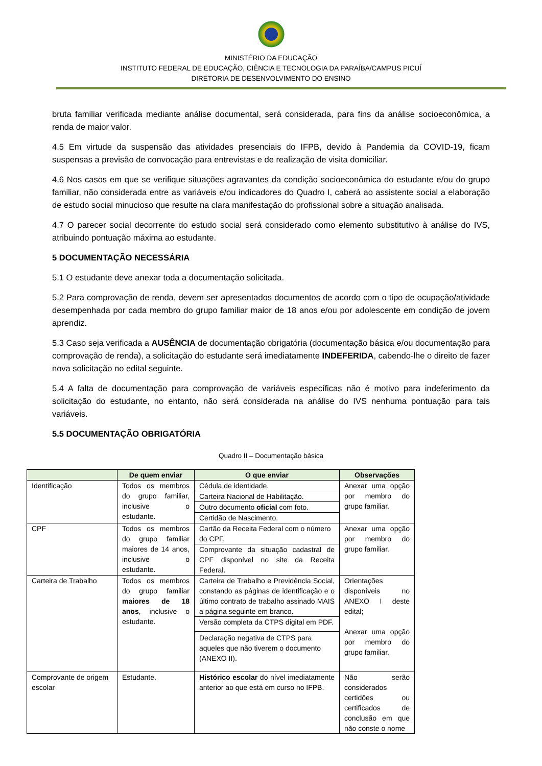MINISTÉRIO DA EDUCAÇÃO
INSTITUTO FEDERAL DE EDUCAÇÃO, CIÊNCIA E TECNOLOGIA DA PARAÍBA/CAMPUS PICUÍ
DIRETORIA DE DESENVOLVIMENTO DO ENSINO
bruta familiar verificada mediante análise documental, será considerada, para fins da análise socioeconômica, a renda de maior valor.
4.5 Em virtude da suspensão das atividades presenciais do IFPB, devido à Pandemia da COVID-19, ficam suspensas a previsão de convocação para entrevistas e de realização de visita domiciliar.
4.6 Nos casos em que se verifique situações agravantes da condição socioeconômica do estudante e/ou do grupo familiar, não considerada entre as variáveis e/ou indicadores do Quadro I, caberá ao assistente social a elaboração de estudo social minucioso que resulte na clara manifestação do profissional sobre a situação analisada.
4.7 O parecer social decorrente do estudo social será considerado como elemento substitutivo à análise do IVS, atribuindo pontuação máxima ao estudante.
5 DOCUMENTAÇÃO NECESSÁRIA
5.1 O estudante deve anexar toda a documentação solicitada.
5.2 Para comprovação de renda, devem ser apresentados documentos de acordo com o tipo de ocupação/atividade desempenhada por cada membro do grupo familiar maior de 18 anos e/ou por adolescente em condição de jovem aprendiz.
5.3 Caso seja verificada a AUSÊNCIA de documentação obrigatória (documentação básica e/ou documentação para comprovação de renda), a solicitação do estudante será imediatamente INDEFERIDA, cabendo-lhe o direito de fazer nova solicitação no edital seguinte.
5.4 A falta de documentação para comprovação de variáveis específicas não é motivo para indeferimento da solicitação do estudante, no entanto, não será considerada na análise do IVS nenhuma pontuação para tais variáveis.
5.5 DOCUMENTAÇÃO OBRIGATÓRIA
Quadro II – Documentação básica
| | De quem enviar | O que enviar | Observações |
| --- | --- | --- | --- |
| Identificação | Todos os membros do grupo familiar, inclusive o estudante. | Cédula de identidade. Carteira Nacional de Habilitação. Outro documento oficial com foto. Certidão de Nascimento. | Anexar uma opção por membro do grupo familiar. |
| CPF | Todos os membros do grupo familiar maiores de 14 anos, inclusive o estudante. | Cartão da Receita Federal com o número do CPF. Comprovante da situação cadastral de CPF disponível no site da Receita Federal. | Anexar uma opção por membro do grupo familiar. |
| Carteira de Trabalho | Todos os membros do grupo familiar maiores de 18 anos , inclusive o estudante. | Carteira de Trabalho e Previdência Social, constando as páginas de identificação e o último contrato de trabalho assinado MAIS a página seguinte em branco. Versão completa da CTPS digital em PDF. Declaração negativa de CTPS para aqueles que não tiverem o documento (ANEXO II). | Orientações disponíveis no ANEXO I deste edital; Anexar uma opção por membro do grupo familiar. |
| Comprovante de origem escolar | Estudante. | Histórico escolar do nível imediatamente anterior ao que está em curso no IFPB. | Não serão considerados certidões ou certificados de conclusão em que não conste o nome |